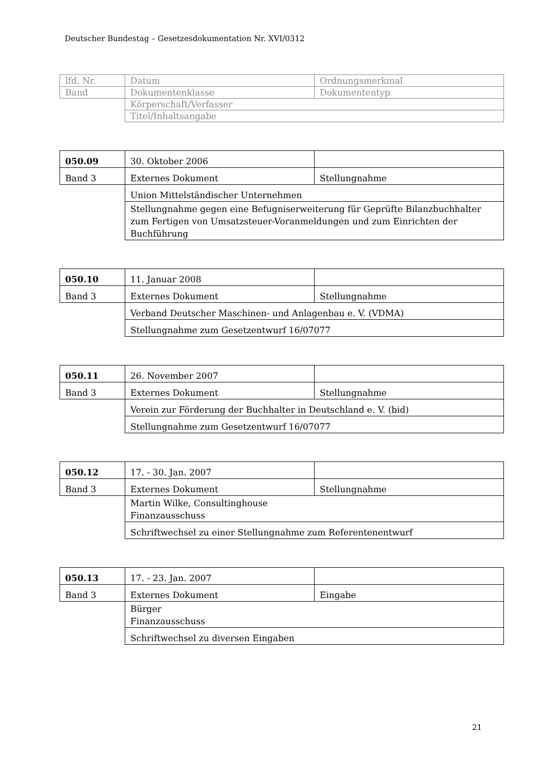Deutscher Bundestag – Gesetzesdokumentation Nr. XVI/0312
| lfd. Nr. | Datum | Ordnungsmerkmal |
| Band | Dokumentenklasse | Dokumententyp |
| | Körperschaft/Verfasser | |
| | Titel/Inhaltsangabe | |
| 050.09 | 30. Oktober 2006 | |
| Band 3 | Externes Dokument | Stellungnahme |
| | Union Mittelständischer Unternehmen | |
| | Stellungnahme gegen eine Befugniserweiterung für Geprüfte Bilanzbuchhalter zum Fertigen von Umsatzsteuer-Voranmeldungen und zum Einrichten der Buchführung | |
| 050.10 | 11. Januar 2008 | |
| Band 3 | Externes Dokument | Stellungnahme |
| | Verband Deutscher Maschinen- und Anlagenbau e. V. (VDMA) | |
| | Stellungnahme zum Gesetzentwurf 16/07077 | |
| 050.11 | 26. November 2007 | |
| Band 3 | Externes Dokument | Stellungnahme |
| | Verein zur Förderung der Buchhalter in Deutschland e. V. (bid) | |
| | Stellungnahme zum Gesetzentwurf 16/07077 | |
| 050.12 | 17. - 30. Jan. 2007 | |
| Band 3 | Externes Dokument | Stellungnahme |
| | Martin Wilke, Consultinghouse Finanzausschuss | |
| | Schriftwechsel zu einer Stellungnahme zum Referentenentwurf | |
| 050.13 | 17. - 23. Jan. 2007 | |
| Band 3 | Externes Dokument | Eingabe |
| | Bürger Finanzausschuss | |
| | Schriftwechsel zu diversen Eingaben | |
21